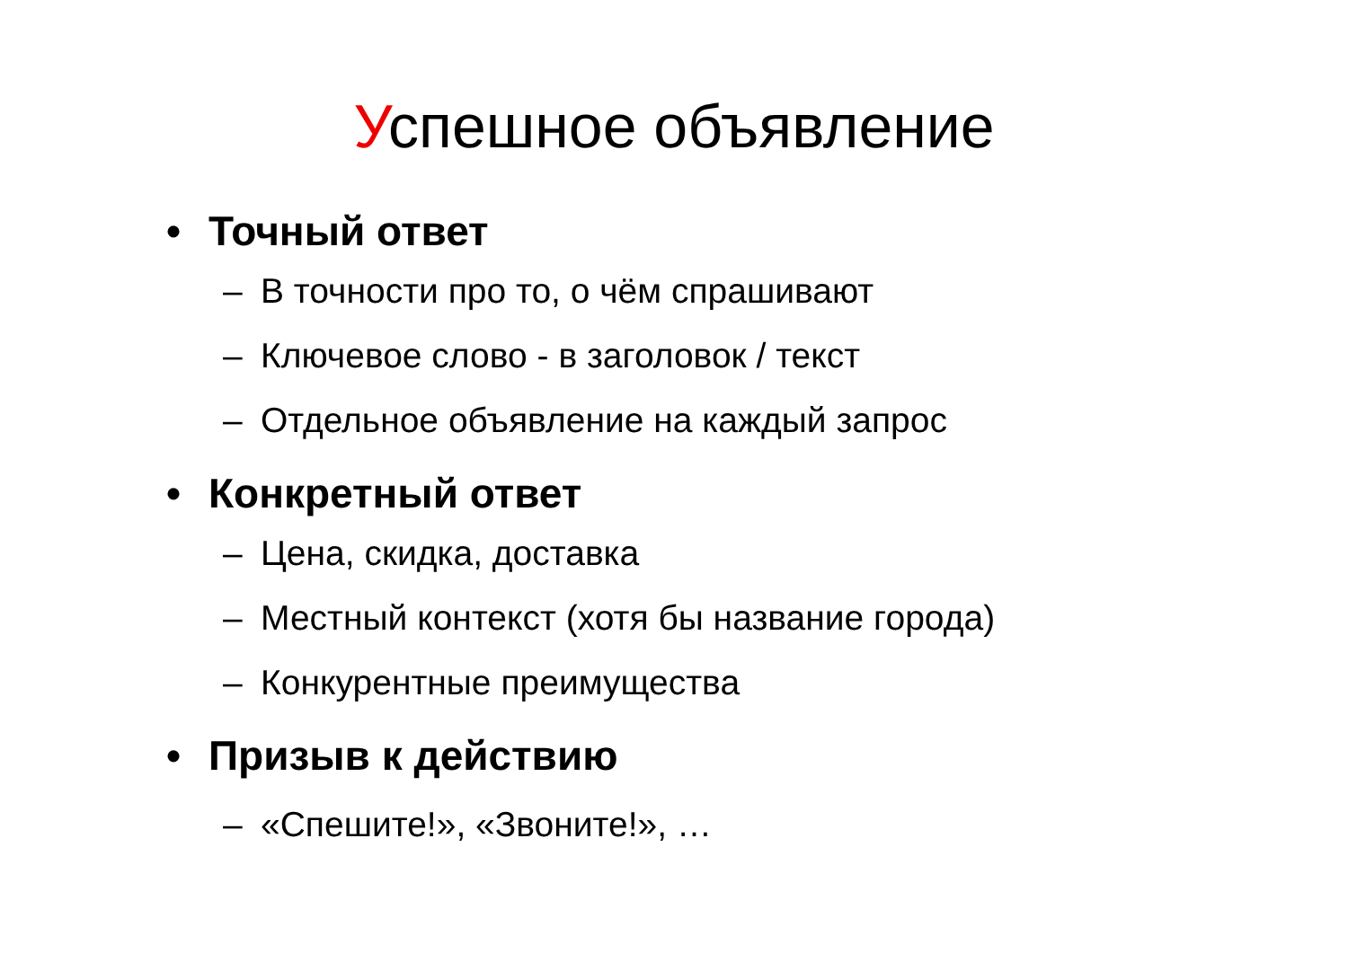Успешное объявление
• Точный ответ
– В точности про то, о чём спрашивают
– Ключевое слово - в заголовок / текст
– Отдельное объявление на каждый запрос
• Конкретный ответ
– Цена, скидка, доставка
– Местный контекст (хотя бы название города)
– Конкурентные преимущества
• Призыв к действию
– «Спешите!», «Звоните!», …